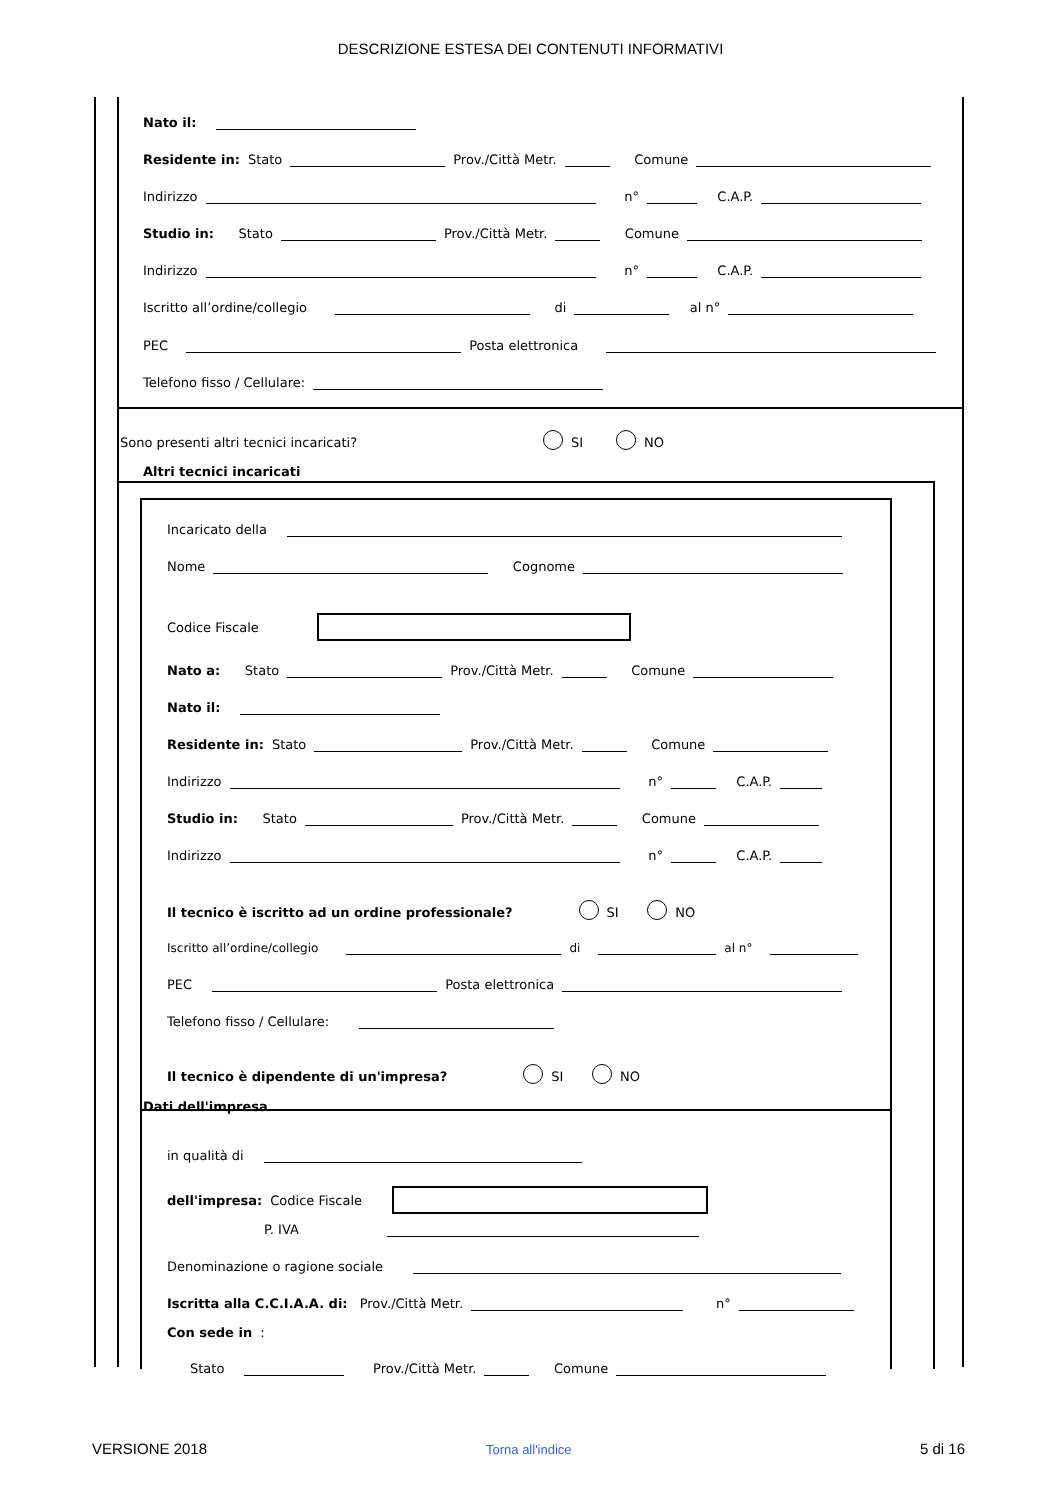DESCRIZIONE ESTESA DEI CONTENUTI INFORMATIVI
Nato il:
Residente in: Stato Prov./Città Metr. Comune
Indirizzo n° C.A.P.
Studio in: Stato Prov./Città Metr. Comune
Indirizzo n° C.A.P.
Iscritto all’ordine/collegio di al n°
PEC Posta elettronica
Telefono fisso / Cellulare:
Sono presenti altri tecnici incaricati? SI NO
Altri tecnici incaricati
Incaricato della
Nome Cognome
Codice Fiscale
Nato a: Stato Prov./Città Metr. Comune
Nato il:
Residente in: Stato Prov./Città Metr. Comune
Indirizzo n° C.A.P.
Studio in: Stato Prov./Città Metr. Comune
Indirizzo n° C.A.P.
Il tecnico è iscritto ad un ordine professionale? SI NO
Iscritto all’ordine/collegio di al n°
PEC Posta elettronica
Telefono fisso / Cellulare:
Il tecnico è dipendente di un'impresa? SI NO
Dati dell'impresa
in qualità di
dell'impresa: Codice Fiscale
P. IVA
Denominazione o ragione sociale
Iscritta alla C.C.I.A.A. di: Prov./Città Metr. n°
Con sede in:
Stato Prov./Città Metr. Comune
VERSIONE 2018 Torna all'indice 5 di 16